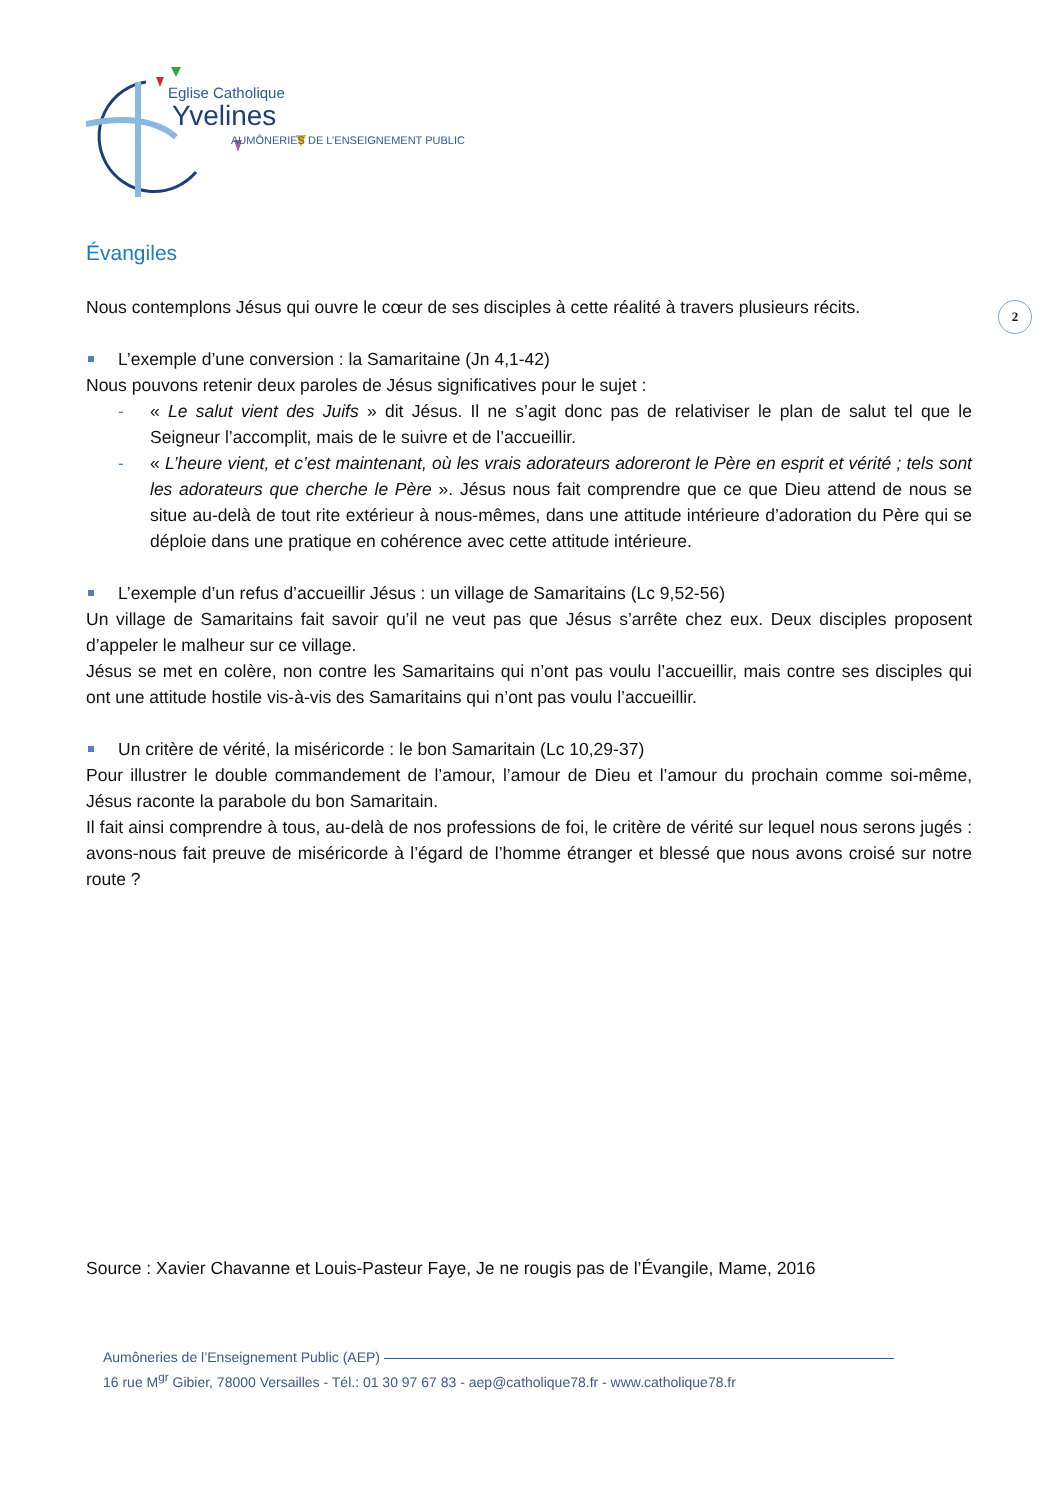Eglise Catholique
Yvelines
AUMÔNERIES DE L’ENSEIGNEMENT PUBLIC
2
Évangiles
Nous contemplons Jésus qui ouvre le cœur de ses disciples à cette réalité à travers plusieurs récits.
L’exemple d’une conversion : la Samaritaine (Jn 4,1-42)
Nous pouvons retenir deux paroles de Jésus significatives pour le sujet :
- « Le salut vient des Juifs » dit Jésus. Il ne s’agit donc pas de relativiser le plan de salut tel que le Seigneur l’accomplit, mais de le suivre et de l’accueillir.
- « L’heure vient, et c’est maintenant, où les vrais adorateurs adoreront le Père en esprit et vérité ; tels sont les adorateurs que cherche le Père ». Jésus nous fait comprendre que ce que Dieu attend de nous se situe au-delà de tout rite extérieur à nous-mêmes, dans une attitude intérieure d’adoration du Père qui se déploie dans une pratique en cohérence avec cette attitude intérieure.
L’exemple d’un refus d’accueillir Jésus : un village de Samaritains (Lc 9,52-56)
Un village de Samaritains fait savoir qu’il ne veut pas que Jésus s’arrête chez eux. Deux disciples proposent d’appeler le malheur sur ce village.
Jésus se met en colère, non contre les Samaritains qui n’ont pas voulu l’accueillir, mais contre ses disciples qui ont une attitude hostile vis-à-vis des Samaritains qui n’ont pas voulu l’accueillir.
Un critère de vérité, la miséricorde : le bon Samaritain (Lc 10,29-37)
Pour illustrer le double commandement de l’amour, l’amour de Dieu et l’amour du prochain comme soi-même, Jésus raconte la parabole du bon Samaritain.
Il fait ainsi comprendre à tous, au-delà de nos professions de foi, le critère de vérité sur lequel nous serons jugés : avons-nous fait preuve de miséricorde à l’égard de l’homme étranger et blessé que nous avons croisé sur notre route ?
Source : Xavier Chavanne et Louis-Pasteur Faye, Je ne rougis pas de l’Évangile, Mame, 2016
Aumôneries de l’Enseignement Public (AEP)
16 rue M<sup>gr</sup> Gibier, 78000 Versailles - Tél.: 01 30 97 67 83 - aep@catholique78.fr - www.catholique78.fr